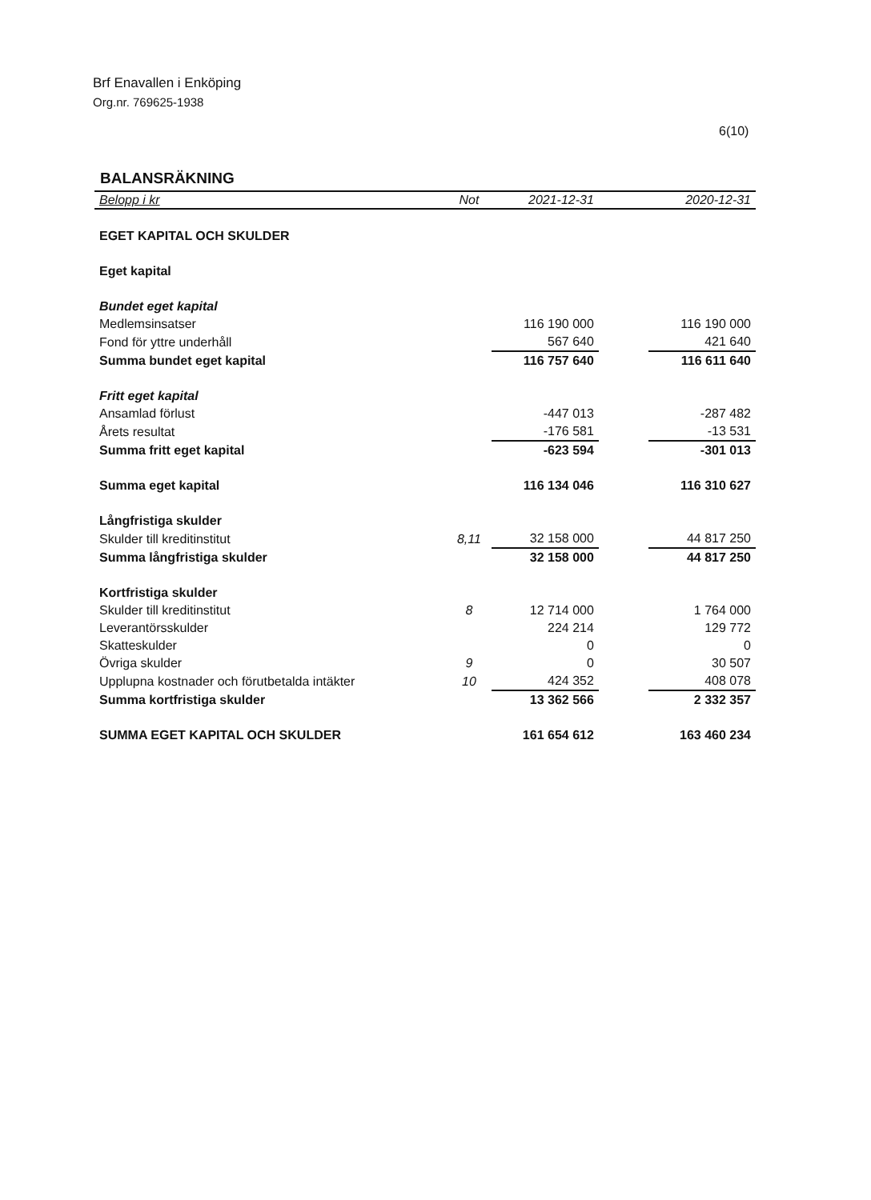Brf Enavallen i Enköping
Org.nr. 769625-1938
6(10)
BALANSRÄKNING
| Belopp i kr | Not | 2021-12-31 | | 2020-12-31 |
| --- | --- | --- | --- | --- |
| EGET KAPITAL OCH SKULDER | | | | |
| Eget kapital | | | | |
| Bundet eget kapital | | | | |
| Medlemsinsatser | | 116 190 000 | | 116 190 000 |
| Fond för yttre underhåll | | 567 640 | | 421 640 |
| Summa bundet eget kapital | | 116 757 640 | | 116 611 640 |
| Fritt eget kapital | | | | |
| Ansamlad förlust | | -447 013 | | -287 482 |
| Årets resultat | | -176 581 | | -13 531 |
| Summa fritt eget kapital | | -623 594 | | -301 013 |
| Summa eget kapital | | 116 134 046 | | 116 310 627 |
| Långfristiga skulder | | | | |
| Skulder till kreditinstitut | 8,11 | 32 158 000 | | 44 817 250 |
| Summa långfristiga skulder | | 32 158 000 | | 44 817 250 |
| Kortfristiga skulder | | | | |
| Skulder till kreditinstitut | 8 | 12 714 000 | | 1 764 000 |
| Leverantörsskulder | | 224 214 | | 129 772 |
| Skatteskulder | | 0 | | 0 |
| Övriga skulder | 9 | 0 | | 30 507 |
| Upplupna kostnader och förutbetalda intäkter | 10 | 424 352 | | 408 078 |
| Summa kortfristiga skulder | | 13 362 566 | | 2 332 357 |
| SUMMA EGET KAPITAL OCH SKULDER | | 161 654 612 | | 163 460 234 |